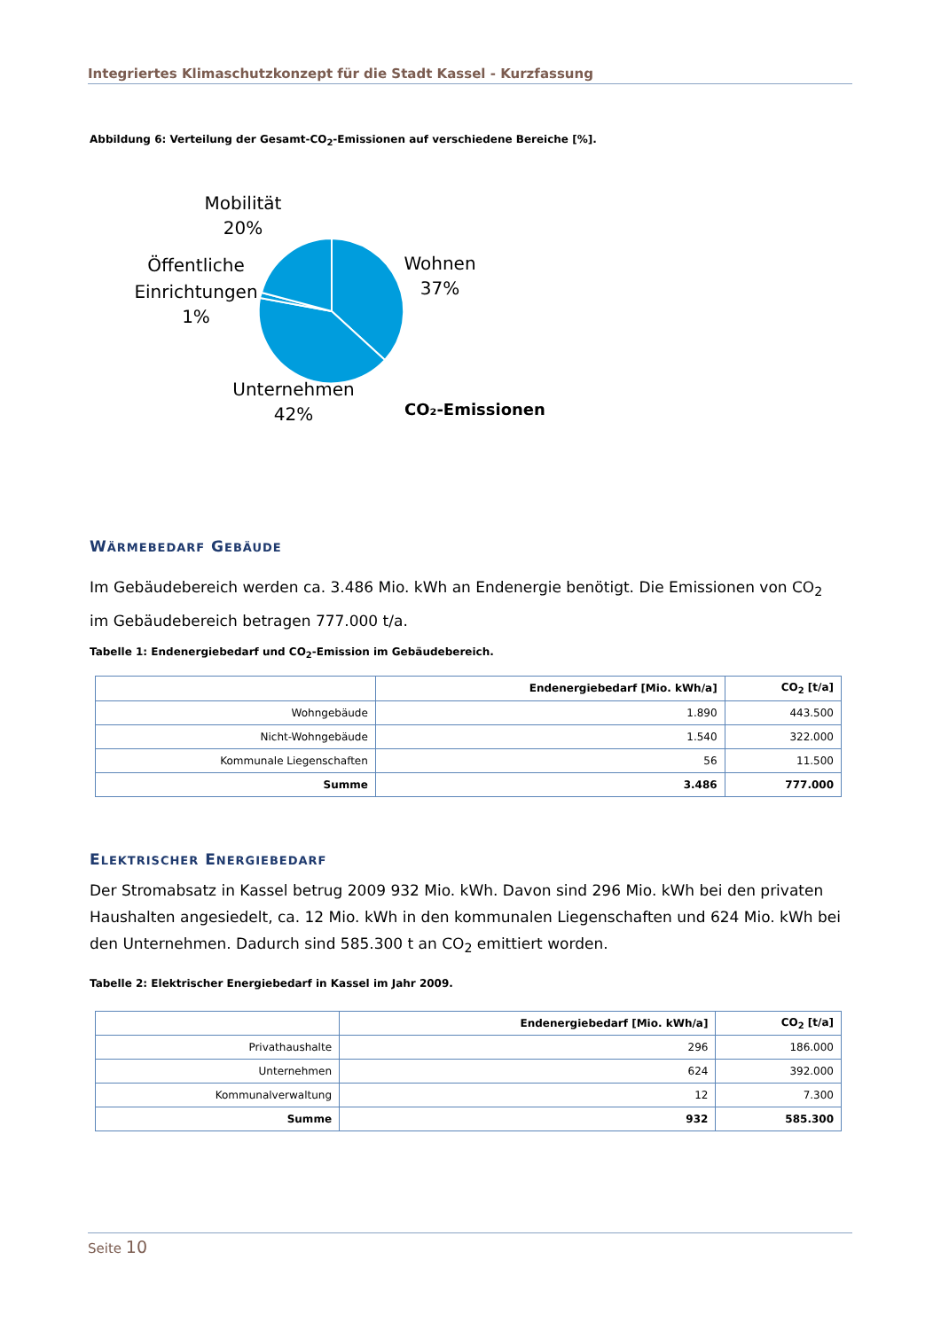Integriertes Klimaschutzkonzept für die Stadt Kassel - Kurzfassung
Abbildung 6: Verteilung der Gesamt-CO<sub>2</sub>-Emissionen auf verschiedene Bereiche [%].
Mobilität
20%
Öffentliche
Einrichtungen
1%
Wohnen
37%
Unternehmen
42%
CO₂-Emissionen
WÄRMEBEDARF GEBÄUDE
Im Gebäudebereich werden ca. 3.486 Mio. kWh an Endenergie benötigt. Die Emissionen von CO<sub>2</sub> im Gebäudebereich betragen 777.000 t/a.
Tabelle 1: Endenergiebedarf und CO<sub>2</sub>-Emission im Gebäudebereich.
| | Endenergiebedarf [Mio. kWh/a] | CO<sub>2</sub> [t/a] |
| --- | --- | --- |
| Wohngebäude | 1.890 | 443.500 |
| Nicht-Wohngebäude | 1.540 | 322.000 |
| Kommunale Liegenschaften | 56 | 11.500 |
| Summe | 3.486 | 777.000 |
ELEKTRISCHER ENERGIEBEDARF
Der Stromabsatz in Kassel betrug 2009 932 Mio. kWh. Davon sind 296 Mio. kWh bei den privaten Haushalten angesiedelt, ca. 12 Mio. kWh in den kommunalen Liegenschaften und 624 Mio. kWh bei den Unternehmen. Dadurch sind 585.300 t an CO<sub>2</sub> emittiert worden.
Tabelle 2: Elektrischer Energiebedarf in Kassel im Jahr 2009.
| | Endenergiebedarf [Mio. kWh/a] | CO<sub>2</sub> [t/a] |
| --- | --- | --- |
| Privathaushalte | 296 | 186.000 |
| Unternehmen | 624 | 392.000 |
| Kommunalverwaltung | 12 | 7.300 |
| Summe | 932 | 585.300 |
Seite 10